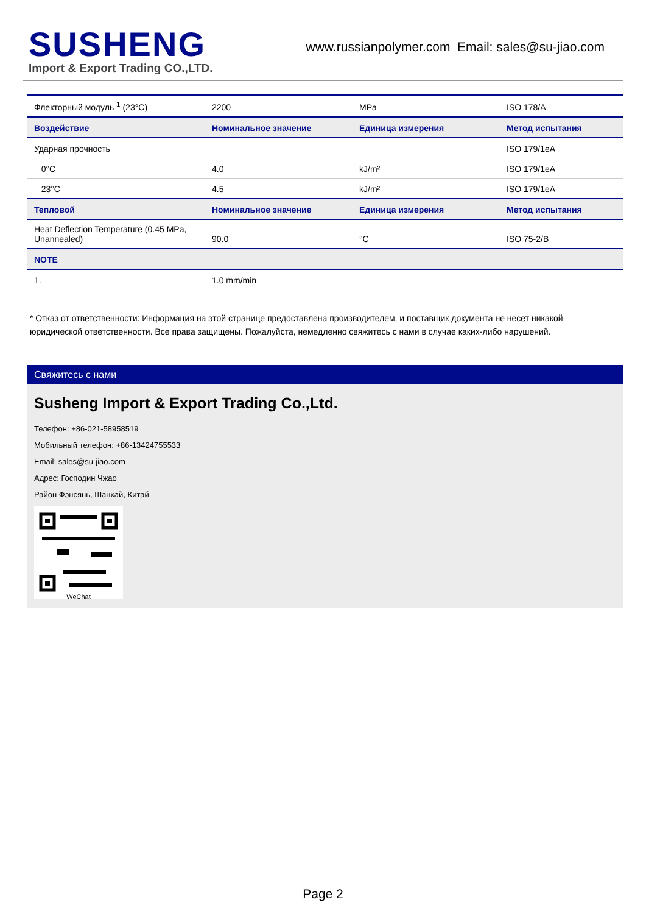SUSHENG
Import & Export Trading CO.,LTD.
www.russianpolymer.com Email: sales@su-jiao.com
| Флекторный модуль <sup>1</sup> (23°C) | 2200 | MPa | ISO 178/A |
| Воздействие | Номинальное значение | Единица измерения | Метод испытания |
| Ударная прочность | | | ISO 179/1eA |
| 0°C | 4.0 | kJ/m² | ISO 179/1eA |
| 23°C | 4.5 | kJ/m² | ISO 179/1eA |
| Тепловой | Номинальное значение | Единица измерения | Метод испытания |
| Heat Deflection Temperature (0.45 MPa, Unannealed) | 90.0 | °C | ISO 75-2/B |
| NOTE | | | |
| 1. | 1.0 mm/min | | |
* Отказ от ответственности: Информация на этой странице предоставлена производителем, и поставщик документа не несет никакой юридической ответственности. Все права защищены. Пожалуйста, немедленно свяжитесь с нами в случае каких-либо нарушений.
Свяжитесь с нами
Susheng Import & Export Trading Co.,Ltd.
Телефон: +86-021-58958519
Мобильный телефон: +86-13424755533
Email: sales@su-jiao.com
Адрес: Господин Чжао
Район Фэнсянь, Шанхай, Китай
WeChat
Page 2